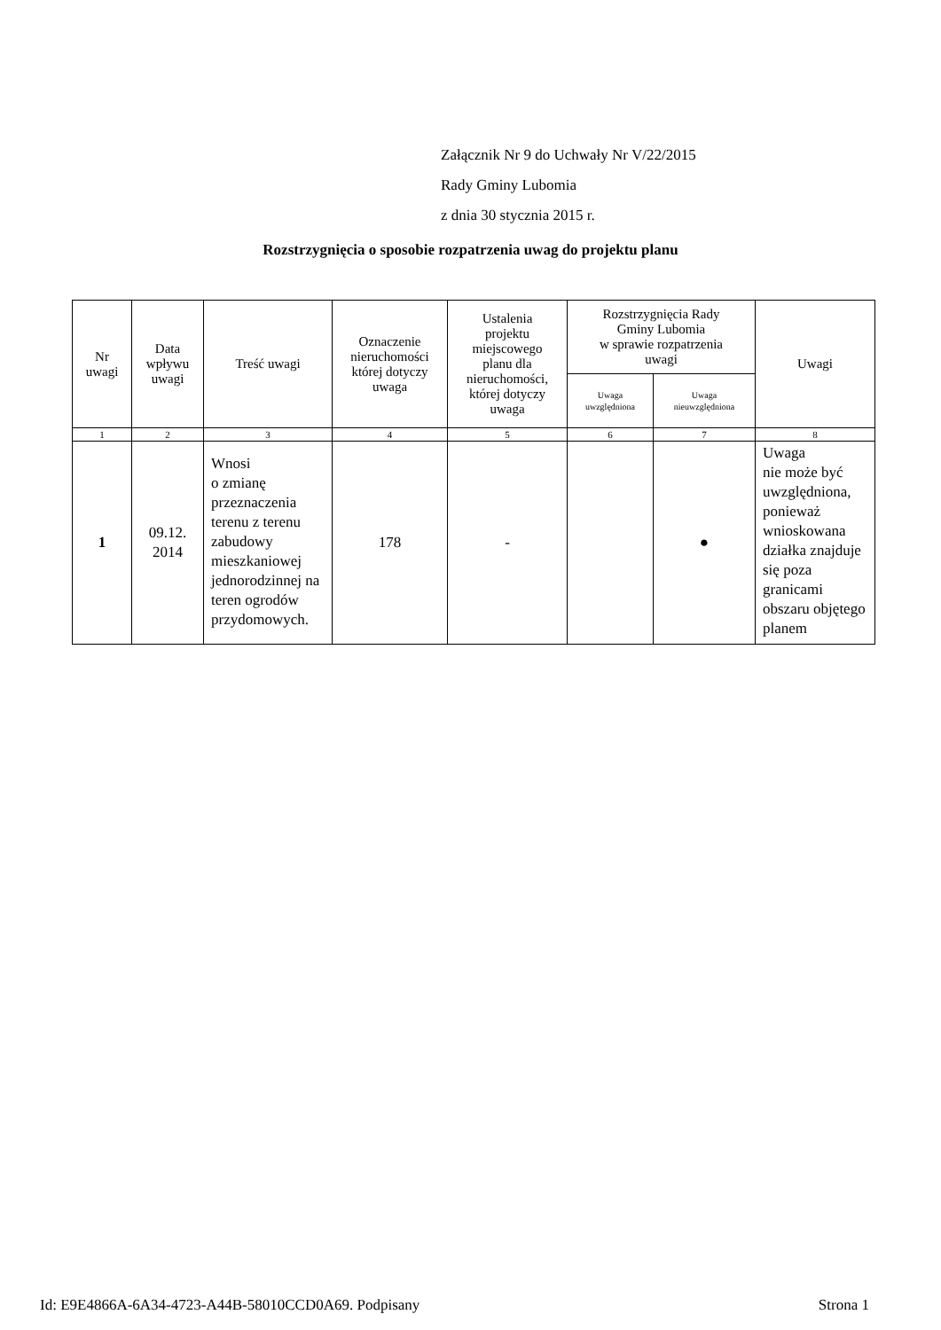Załącznik Nr 9 do Uchwały Nr V/22/2015
Rady Gminy Lubomia
z dnia 30 stycznia 2015 r.
Rozstrzygnięcia o sposobie rozpatrzenia uwag do projektu planu
| Nr uwagi | Data wpływu uwagi | Treść uwagi | Oznaczenie nieruchomości której dotyczy uwaga | Ustalenia projektu miejscowego planu dla nieruchomości, której dotyczy uwaga | Rozstrzygnięcia Rady Gminy Lubomia w sprawie rozpatrzenia uwagi | | Uwagi |
| --- | --- | --- | --- | --- | --- | --- | --- |
| | | | | | Uwaga uwzględniona | Uwaga nieuwzględniona | |
| 1 | 2 | 3 | 4 | 5 | 6 | 7 | 8 |
| 1 | 09.12. 2014 | Wnosi o zmianę przeznaczenia terenu z terenu zabudowy mieszkaniowej jednorodzinnej na teren ogrodów przydomowych. | 178 | - | | ● | Uwaga nie może być uwzględniona, ponieważ wnioskowana działka znajduje się poza granicami obszaru objętego planem |
Id: E9E4866A-6A34-4723-A44B-58010CCD0A69. Podpisany Strona 1